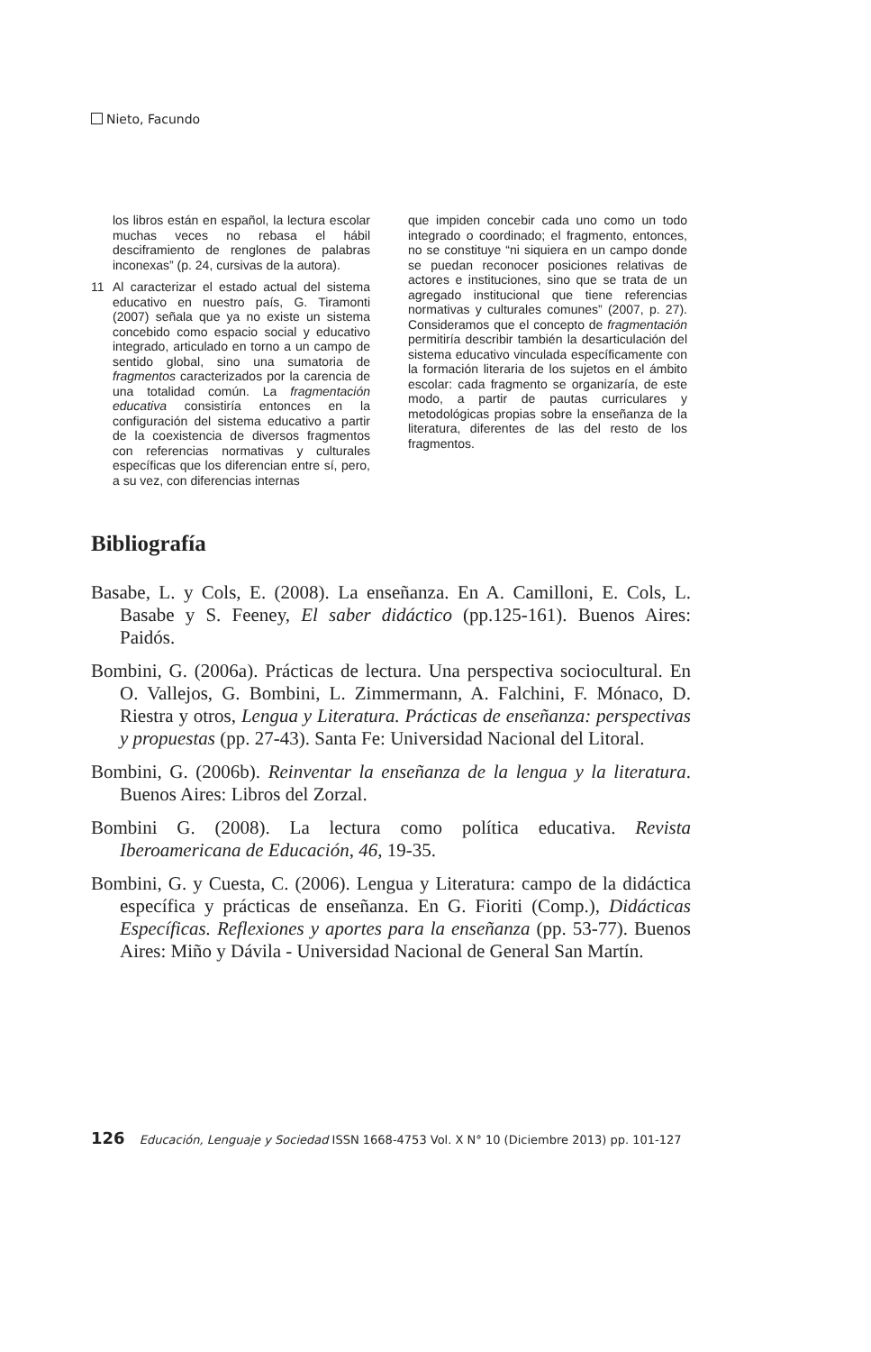Nieto, Facundo
los libros están en español, la lectura escolar muchas veces no rebasa el hábil desciframiento de renglones de palabras inconexas” (p. 24, cursivas de la autora).
11 Al caracterizar el estado actual del sistema educativo en nuestro país, G. Tiramonti (2007) señala que ya no existe un sistema concebido como espacio social y educativo integrado, articulado en torno a un campo de sentido global, sino una sumatoria de fragmentos caracterizados por la carencia de una totalidad común. La fragmentación educativa consistiría entonces en la configuración del sistema educativo a partir de la coexistencia de diversos fragmentos con referencias normativas y culturales específicas que los diferencian entre sí, pero, a su vez, con diferencias internas
que impiden concebir cada uno como un todo integrado o coordinado; el fragmento, entonces, no se constituye “ni siquiera en un campo donde se puedan reconocer posiciones relativas de actores e instituciones, sino que se trata de un agregado institucional que tiene referencias normativas y culturales comunes” (2007, p. 27). Consideramos que el concepto de fragmentación permitiría describir también la desarticulación del sistema educativo vinculada específicamente con la formación literaria de los sujetos en el ámbito escolar: cada fragmento se organizaría, de este modo, a partir de pautas curriculares y metodológicas propias sobre la enseñanza de la literatura, diferentes de las del resto de los fragmentos.
Bibliografía
Basabe, L. y Cols, E. (2008). La enseñanza. En A. Camilloni, E. Cols, L. Basabe y S. Feeney, El saber didáctico (pp.125-161). Buenos Aires: Paidós.
Bombini, G. (2006a). Prácticas de lectura. Una perspectiva sociocultural. En O. Vallejos, G. Bombini, L. Zimmermann, A. Falchini, F. Mónaco, D. Riestra y otros, Lengua y Literatura. Prácticas de enseñanza: perspectivas y propuestas (pp. 27-43). Santa Fe: Universidad Nacional del Litoral.
Bombini, G. (2006b). Reinventar la enseñanza de la lengua y la literatura. Buenos Aires: Libros del Zorzal.
Bombini G. (2008). La lectura como política educativa. Revista Iberoamericana de Educación, 46, 19-35.
Bombini, G. y Cuesta, C. (2006). Lengua y Literatura: campo de la didáctica específica y prácticas de enseñanza. En G. Fioriti (Comp.), Didácticas Específicas. Reflexiones y aportes para la enseñanza (pp. 53-77). Buenos Aires: Miño y Dávila - Universidad Nacional de General San Martín.
126 Educación, Lenguaje y Sociedad ISSN 1668-4753 Vol. X N° 10 (Diciembre 2013) pp. 101-127